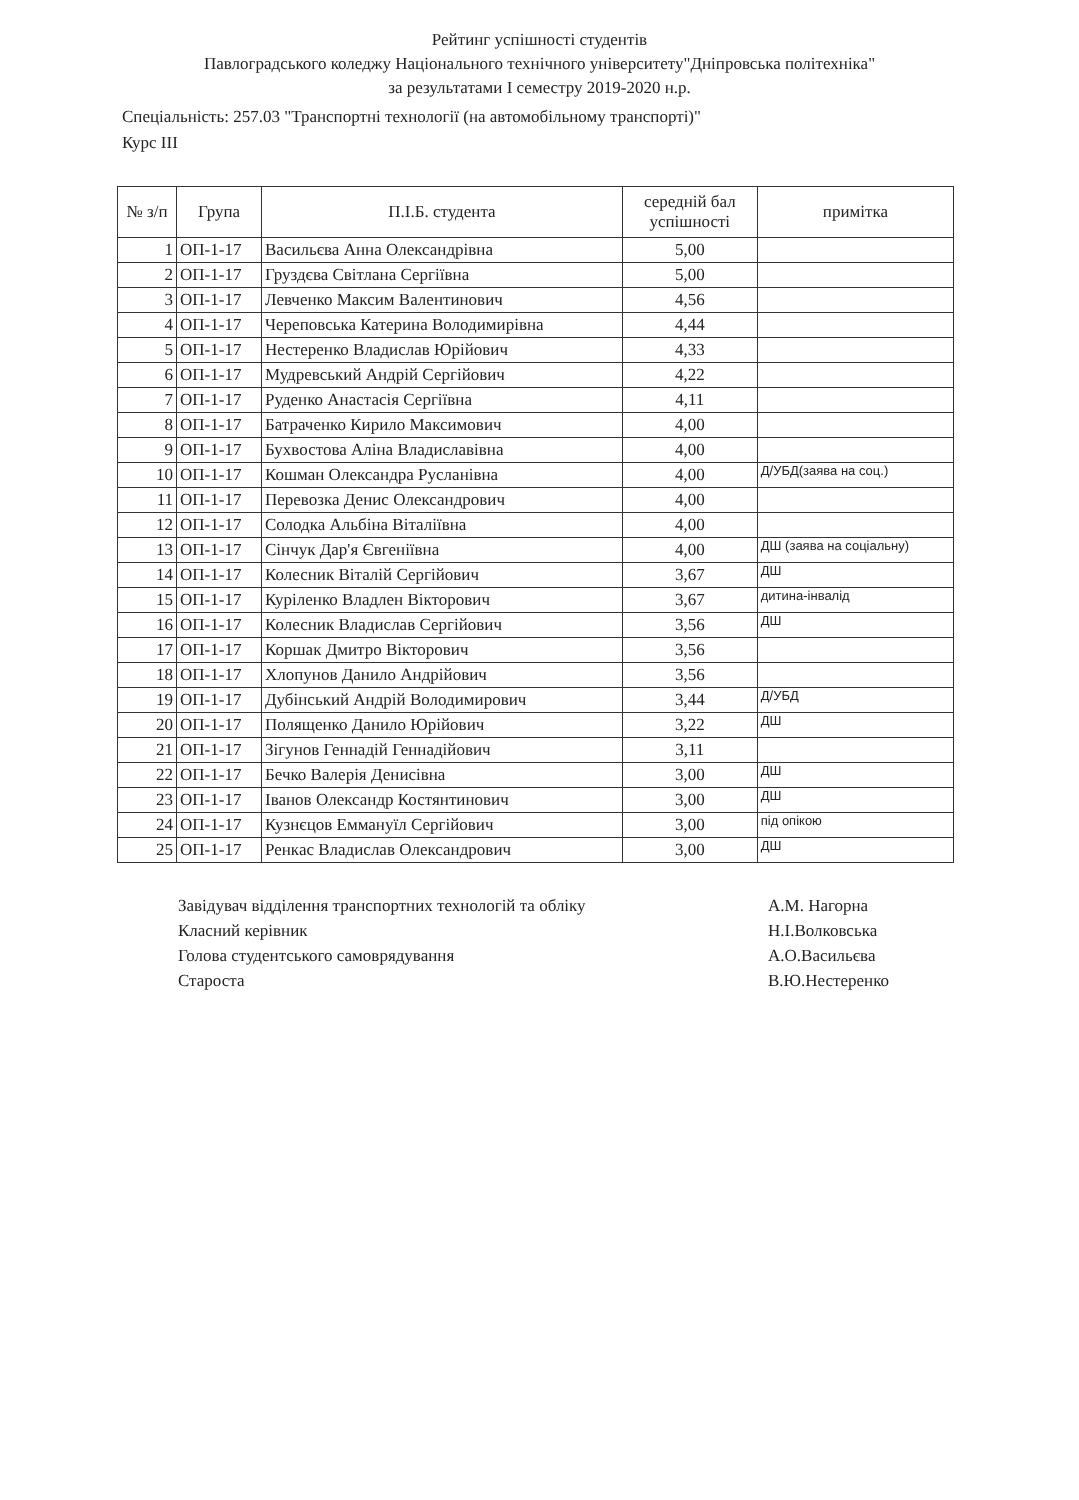Рейтинг успішності студентів
Павлоградського коледжу Національного технічного університету"Дніпровська політехніка"
за результатами I семестру 2019-2020 н.р.
Спеціальність: 257.03 "Транспортні технології (на автомобільному транспорті)"
Курс III
| № з/п | Група | П.І.Б. студента | середній бал успішності | примітка |
| --- | --- | --- | --- | --- |
| 1 | ОП-1-17 | Васильєва Анна Олександрівна | 5,00 | |
| 2 | ОП-1-17 | Груздєва Світлана Сергіївна | 5,00 | |
| 3 | ОП-1-17 | Левченко Максим Валентинович | 4,56 | |
| 4 | ОП-1-17 | Череповська Катерина Володимирівна | 4,44 | |
| 5 | ОП-1-17 | Нестеренко Владислав Юрійович | 4,33 | |
| 6 | ОП-1-17 | Мудревський Андрій Сергійович | 4,22 | |
| 7 | ОП-1-17 | Руденко Анастасія Сергіївна | 4,11 | |
| 8 | ОП-1-17 | Батраченко Кирило Максимович | 4,00 | |
| 9 | ОП-1-17 | Бухвостова Аліна Владиславівна | 4,00 | |
| 10 | ОП-1-17 | Кошман Олександра Русланівна | 4,00 | Д/УБД(заява на соц.) |
| 11 | ОП-1-17 | Перевозка Денис Олександрович | 4,00 | |
| 12 | ОП-1-17 | Солодка Альбіна Віталіївна | 4,00 | |
| 13 | ОП-1-17 | Сінчук Дар'я Євгеніївна | 4,00 | ДШ (заява на соціальну) |
| 14 | ОП-1-17 | Колесник Віталій Сергійович | 3,67 | ДШ |
| 15 | ОП-1-17 | Куріленко Владлен Вікторович | 3,67 | дитина-інвалід |
| 16 | ОП-1-17 | Колесник Владислав Сергійович | 3,56 | ДШ |
| 17 | ОП-1-17 | Коршак Дмитро Вікторович | 3,56 | |
| 18 | ОП-1-17 | Хлопунов Данило Андрійович | 3,56 | |
| 19 | ОП-1-17 | Дубінський Андрій Володимирович | 3,44 | Д/УБД |
| 20 | ОП-1-17 | Полященко Данило Юрійович | 3,22 | ДШ |
| 21 | ОП-1-17 | Зігунов Геннадій Геннадійович | 3,11 | |
| 22 | ОП-1-17 | Бечко Валерія Денисівна | 3,00 | ДШ |
| 23 | ОП-1-17 | Іванов Олександр Костянтинович | 3,00 | ДШ |
| 24 | ОП-1-17 | Кузнєцов Еммануїл Сергійович | 3,00 | під опікою |
| 25 | ОП-1-17 | Ренкас Владислав Олександрович | 3,00 | ДШ |
Завідувач відділення транспортних технологій та обліку
Класний керівник
Голова студентського самоврядування
Староста
А.М. Нагорна
Н.І.Волковська
А.О.Васильєва
В.Ю.Нестеренко